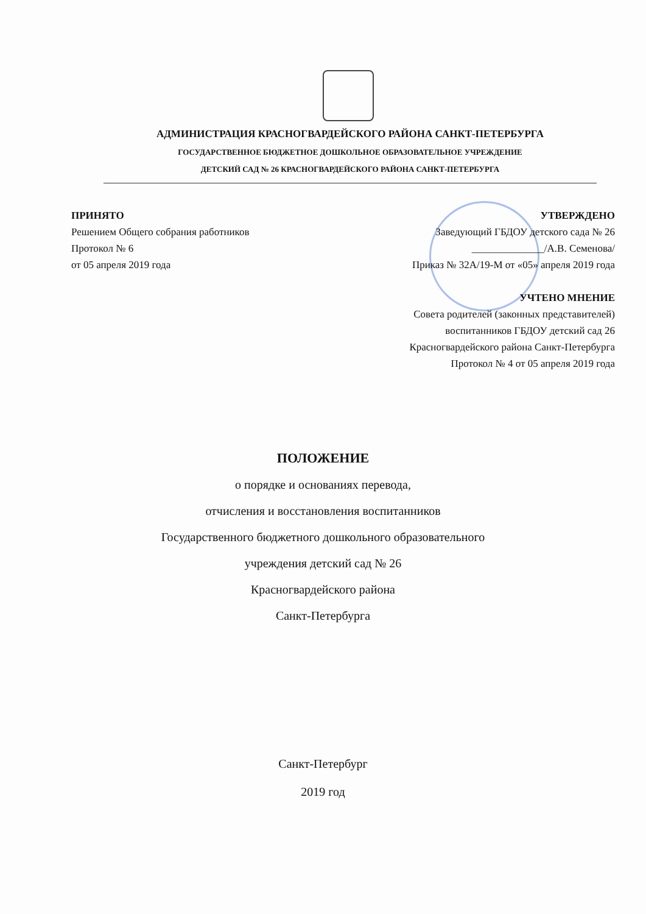АДМИНИСТРАЦИЯ КРАСНОГВАРДЕЙСКОГО РАЙОНА САНКТ-ПЕТЕРБУРГА
ГОСУДАРСТВЕННОЕ БЮДЖЕТНОЕ ДОШКОЛЬНОЕ ОБРАЗОВАТЕЛЬНОЕ УЧРЕЖДЕНИЕ
ДЕТСКИЙ САД № 26 КРАСНОГВАРДЕЙСКОГО РАЙОНА САНКТ-ПЕТЕРБУРГА
ПРИНЯТО
Решением Общего собрания работников
Протокол № 6
от 05 апреля 2019 года
УТВЕРЖДЕНО
Заведующий ГБДОУ детского сада № 26
______________/А.В. Семенова/
Приказ № 32А/19-М от «05» апреля 2019 года
УЧТЕНО МНЕНИЕ
Совета родителей (законных представителей)
воспитанников ГБДОУ детский сад 26
Красногвардейского района Санкт-Петербурга
Протокол № 4 от 05 апреля 2019 года
ПОЛОЖЕНИЕ
о порядке и основаниях перевода,
отчисления и восстановления воспитанников
Государственного бюджетного дошкольного образовательного
учреждения детский сад № 26
Красногвардейского района
Санкт-Петербурга
Санкт-Петербург
2019 год